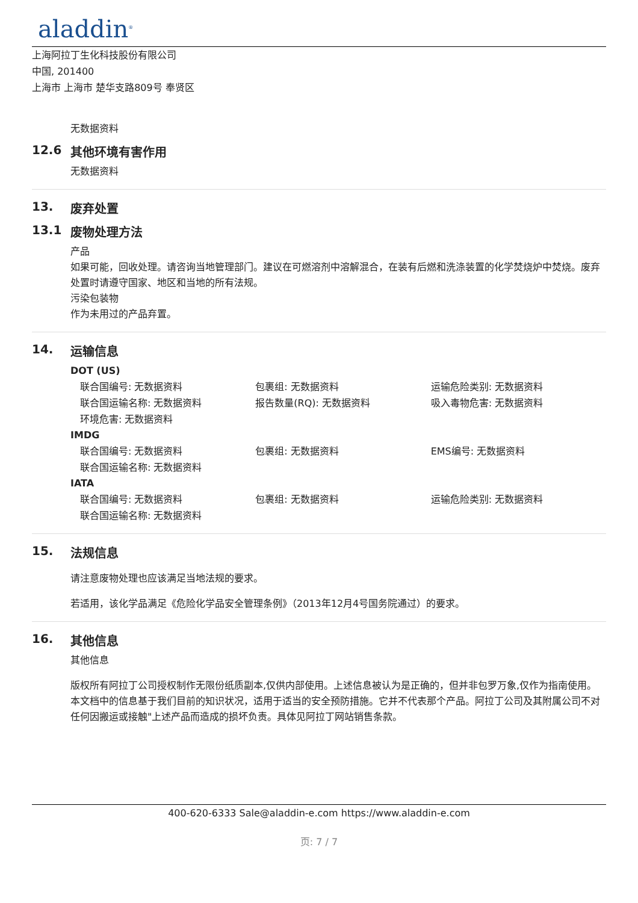aladdin<sup>®</sup>
上海阿拉丁生化科技股份有限公司
中国, 201400
上海市 上海市 楚华支路809号 奉贤区
无数据资料
12.6 其他环境有害作用
无数据资料
13. 废弃处置
13.1 废物处理方法
产品
如果可能，回收处理。请咨询当地管理部门。建议在可燃溶剂中溶解混合，在装有后燃和洗涤装置的化学焚烧炉中焚烧。废弃处置时请遵守国家、地区和当地的所有法规。
污染包装物
作为未用过的产品弃置。
14. 运输信息
DOT (US)
联合国编号: 无数据资料 包裹组: 无数据资料 运输危险类别: 无数据资料
联合国运输名称: 无数据资料 报告数量(RQ): 无数据资料 吸入毒物危害: 无数据资料
环境危害: 无数据资料
IMDG
联合国编号: 无数据资料 包裹组: 无数据资料 EMS编号: 无数据资料
联合国运输名称: 无数据资料
IATA
联合国编号: 无数据资料 包裹组: 无数据资料 运输危险类别: 无数据资料
联合国运输名称: 无数据资料
15. 法规信息
请注意废物处理也应该满足当地法规的要求。
若适用，该化学品满足《危险化学品安全管理条例》（2013年12月4号国务院通过）的要求。
16. 其他信息
其他信息
版权所有阿拉丁公司授权制作无限份纸质副本,仅供内部使用。上述信息被认为是正确的，但并非包罗万象,仅作为指南使用。本文档中的信息基于我们目前的知识状况，适用于适当的安全预防措施。它并不代表那个产品。阿拉丁公司及其附属公司不对任何因搬运或接触"上述产品而造成的损坏负责。具体见阿拉丁网站销售条款。
400-620-6333 Sale@aladdin-e.com https://www.aladdin-e.com
页: 7 / 7